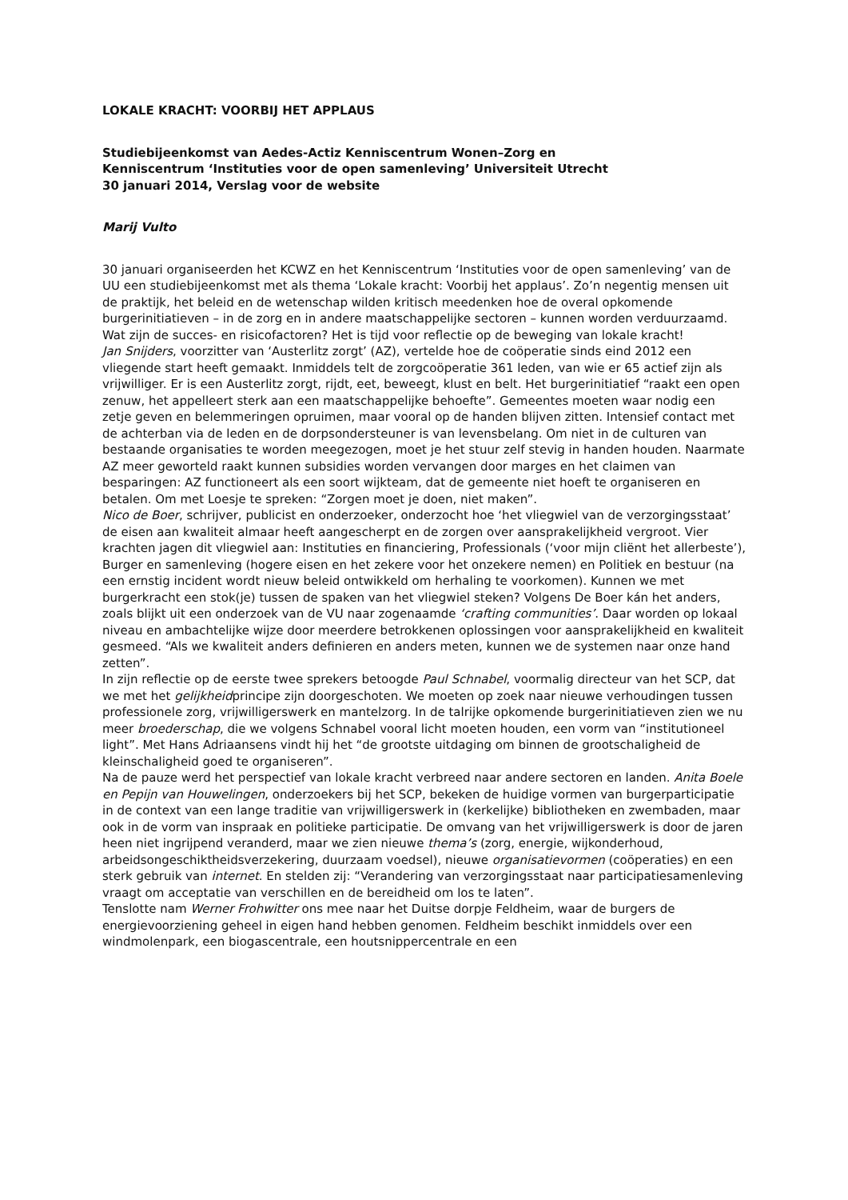LOKALE KRACHT: VOORBIJ HET APPLAUS
Studiebijeenkomst van Aedes-Actiz Kenniscentrum Wonen–Zorg en
Kenniscentrum ‘Instituties voor de open samenleving’ Universiteit Utrecht
30 januari 2014, Verslag voor de website
Marij Vulto
30 januari organiseerden het KCWZ en het Kenniscentrum ‘Instituties voor de open samenleving’ van de UU een studiebijeenkomst met als thema ‘Lokale kracht: Voorbij het applaus’. Zo’n negentig mensen uit de praktijk, het beleid en de wetenschap wilden kritisch meedenken hoe de overal opkomende burgerinitiatieven – in de zorg en in andere maatschappelijke sectoren – kunnen worden verduurzaamd. Wat zijn de succes- en risicofactoren? Het is tijd voor reflectie op de beweging van lokale kracht!
Jan Snijders, voorzitter van ‘Austerlitz zorgt’ (AZ), vertelde hoe de coöperatie sinds eind 2012 een vliegende start heeft gemaakt. Inmiddels telt de zorgcoöperatie 361 leden, van wie er 65 actief zijn als vrijwilliger. Er is een Austerlitz zorgt, rijdt, eet, beweegt, klust en belt. Het burgerinitiatief “raakt een open zenuw, het appelleert sterk aan een maatschappelijke behoefte”. Gemeentes moeten waar nodig een zetje geven en belemmeringen opruimen, maar vooral op de handen blijven zitten. Intensief contact met de achterban via de leden en de dorpsondersteuner is van levensbelang. Om niet in de culturen van bestaande organisaties te worden meegezogen, moet je het stuur zelf stevig in handen houden. Naarmate AZ meer geworteld raakt kunnen subsidies worden vervangen door marges en het claimen van besparingen: AZ functioneert als een soort wijkteam, dat de gemeente niet hoeft te organiseren en betalen. Om met Loesje te spreken: “Zorgen moet je doen, niet maken”.
Nico de Boer, schrijver, publicist en onderzoeker, onderzocht hoe ‘het vliegwiel van de verzorgingsstaat’ de eisen aan kwaliteit almaar heeft aangescherpt en de zorgen over aansprakelijkheid vergroot. Vier krachten jagen dit vliegwiel aan: Instituties en financiering, Professionals (‘voor mijn cliënt het allerbeste’), Burger en samenleving (hogere eisen en het zekere voor het onzekere nemen) en Politiek en bestuur (na een ernstig incident wordt nieuw beleid ontwikkeld om herhaling te voorkomen). Kunnen we met burgerkracht een stok(je) tussen de spaken van het vliegwiel steken? Volgens De Boer kán het anders, zoals blijkt uit een onderzoek van de VU naar zogenaamde ‘crafting communities’. Daar worden op lokaal niveau en ambachtelijke wijze door meerdere betrokkenen oplossingen voor aansprakelijkheid en kwaliteit gesmeed. “Als we kwaliteit anders definieren en anders meten, kunnen we de systemen naar onze hand zetten”.
In zijn reflectie op de eerste twee sprekers betoogde Paul Schnabel, voormalig directeur van het SCP, dat we met het gelijkheidprincipe zijn doorgeschoten. We moeten op zoek naar nieuwe verhoudingen tussen professionele zorg, vrijwilligerswerk en mantelzorg. In de talrijke opkomende burgerinitiatieven zien we nu meer broederschap, die we volgens Schnabel vooral licht moeten houden, een vorm van “institutioneel light”. Met Hans Adriaansens vindt hij het “de grootste uitdaging om binnen de grootschaligheid de kleinschaligheid goed te organiseren”.
Na de pauze werd het perspectief van lokale kracht verbreed naar andere sectoren en landen. Anita Boele en Pepijn van Houwelingen, onderzoekers bij het SCP, bekeken de huidige vormen van burgerparticipatie in de context van een lange traditie van vrijwilligerswerk in (kerkelijke) bibliotheken en zwembaden, maar ook in de vorm van inspraak en politieke participatie. De omvang van het vrijwilligerswerk is door de jaren heen niet ingrijpend veranderd, maar we zien nieuwe thema’s (zorg, energie, wijkonderhoud, arbeidsongeschiktheidsverzekering, duurzaam voedsel), nieuwe organisatievormen (coöperaties) en een sterk gebruik van internet. En stelden zij: “Verandering van verzorgingsstaat naar participatiesamenleving vraagt om acceptatie van verschillen en de bereidheid om los te laten”.
Tenslotte nam Werner Frohwitter ons mee naar het Duitse dorpje Feldheim, waar de burgers de energievoorziening geheel in eigen hand hebben genomen. Feldheim beschikt inmiddels over een windmolenpark, een biogascentrale, een houtsnippercentrale en een